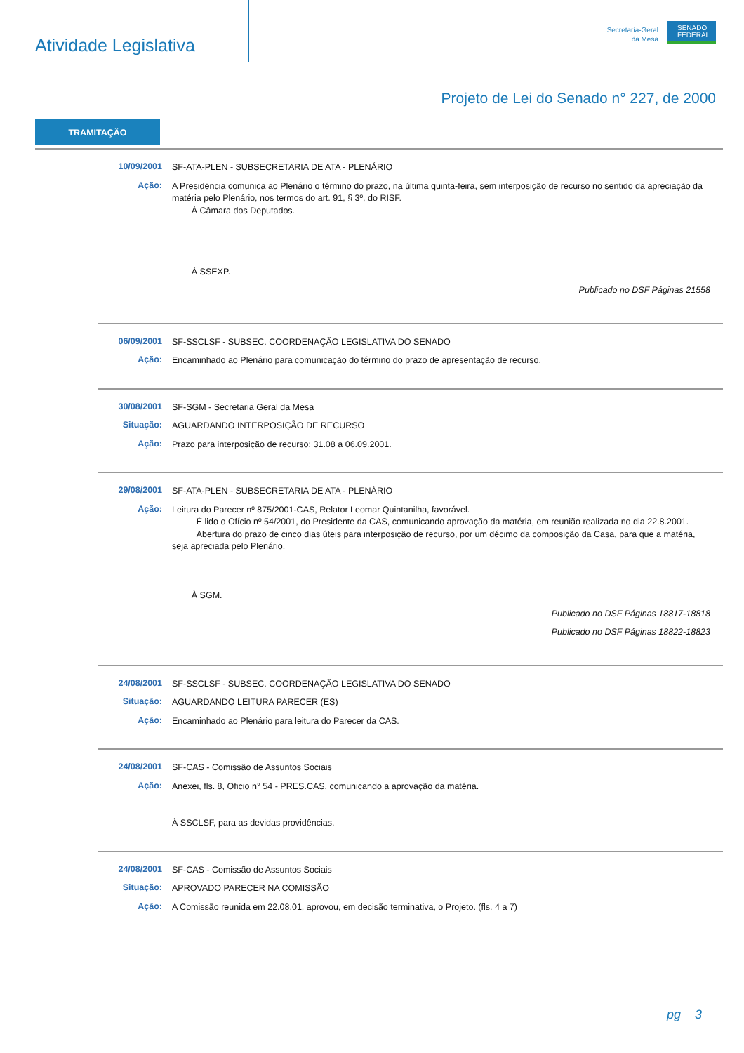Atividade Legislativa
Secretaria-Geral
da Mesa
SENADO FEDERAL
Projeto de Lei do Senado n° 227, de 2000
TRAMITAÇÃO
10/09/2001
SF-ATA-PLEN - SUBSECRETARIA DE ATA - PLENÁRIO
Ação:
A Presidência comunica ao Plenário o término do prazo, na última quinta-feira, sem interposição de recurso no sentido da apreciação da matéria pelo Plenário, nos termos do art. 91, § 3º, do RISF.
À Câmara dos Deputados.
À SSEXP.
Publicado no DSF Páginas 21558
06/09/2001
SF-SSCLSF - SUBSEC. COORDENAÇÃO LEGISLATIVA DO SENADO
Ação:
Encaminhado ao Plenário para comunicação do término do prazo de apresentação de recurso.
30/08/2001
SF-SGM - Secretaria Geral da Mesa
Situação:
AGUARDANDO INTERPOSIÇÃO DE RECURSO
Ação:
Prazo para interposição de recurso: 31.08 a 06.09.2001.
29/08/2001
SF-ATA-PLEN - SUBSECRETARIA DE ATA - PLENÁRIO
Ação:
Leitura do Parecer nº 875/2001-CAS, Relator Leomar Quintanilha, favorável.
É lido o Ofício nº 54/2001, do Presidente da CAS, comunicando aprovação da matéria, em reunião realizada no dia 22.8.2001.
Abertura do prazo de cinco dias úteis para interposição de recurso, por um décimo da composição da Casa, para que a matéria, seja apreciada pelo Plenário.
À SGM.
Publicado no DSF Páginas 18817-18818
Publicado no DSF Páginas 18822-18823
24/08/2001
SF-SSCLSF - SUBSEC. COORDENAÇÃO LEGISLATIVA DO SENADO
Situação:
AGUARDANDO LEITURA PARECER (ES)
Ação:
Encaminhado ao Plenário para leitura do Parecer da CAS.
24/08/2001
SF-CAS - Comissão de Assuntos Sociais
Ação:
Anexei, fls. 8, Oficio n° 54 - PRES.CAS, comunicando a aprovação da matéria.
À SSCLSF, para as devidas providências.
24/08/2001
SF-CAS - Comissão de Assuntos Sociais
Situação:
APROVADO PARECER NA COMISSÃO
Ação:
A Comissão reunida em 22.08.01, aprovou, em decisão terminativa, o Projeto. (fls. 4 a 7)
pg 3